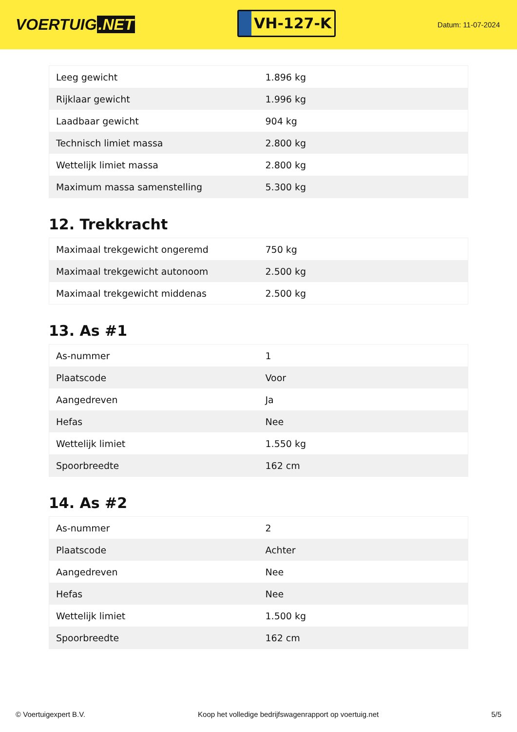VOERTUIG.NET
VH-127-K
Datum: 11-07-2024
| Leeg gewicht | 1.896 kg |
| Rijklaar gewicht | 1.996 kg |
| Laadbaar gewicht | 904 kg |
| Technisch limiet massa | 2.800 kg |
| Wettelijk limiet massa | 2.800 kg |
| Maximum massa samenstelling | 5.300 kg |
12. Trekkracht
| Maximaal trekgewicht ongeremd | 750 kg |
| Maximaal trekgewicht autonoom | 2.500 kg |
| Maximaal trekgewicht middenas | 2.500 kg |
13. As #1
| As-nummer | 1 |
| Plaatscode | Voor |
| Aangedreven | Ja |
| Hefas | Nee |
| Wettelijk limiet | 1.550 kg |
| Spoorbreedte | 162 cm |
14. As #2
| As-nummer | 2 |
| Plaatscode | Achter |
| Aangedreven | Nee |
| Hefas | Nee |
| Wettelijk limiet | 1.500 kg |
| Spoorbreedte | 162 cm |
© Voertuigexpert B.V. Koop het volledige bedrijfswagenrapport op voertuig.net 5/5